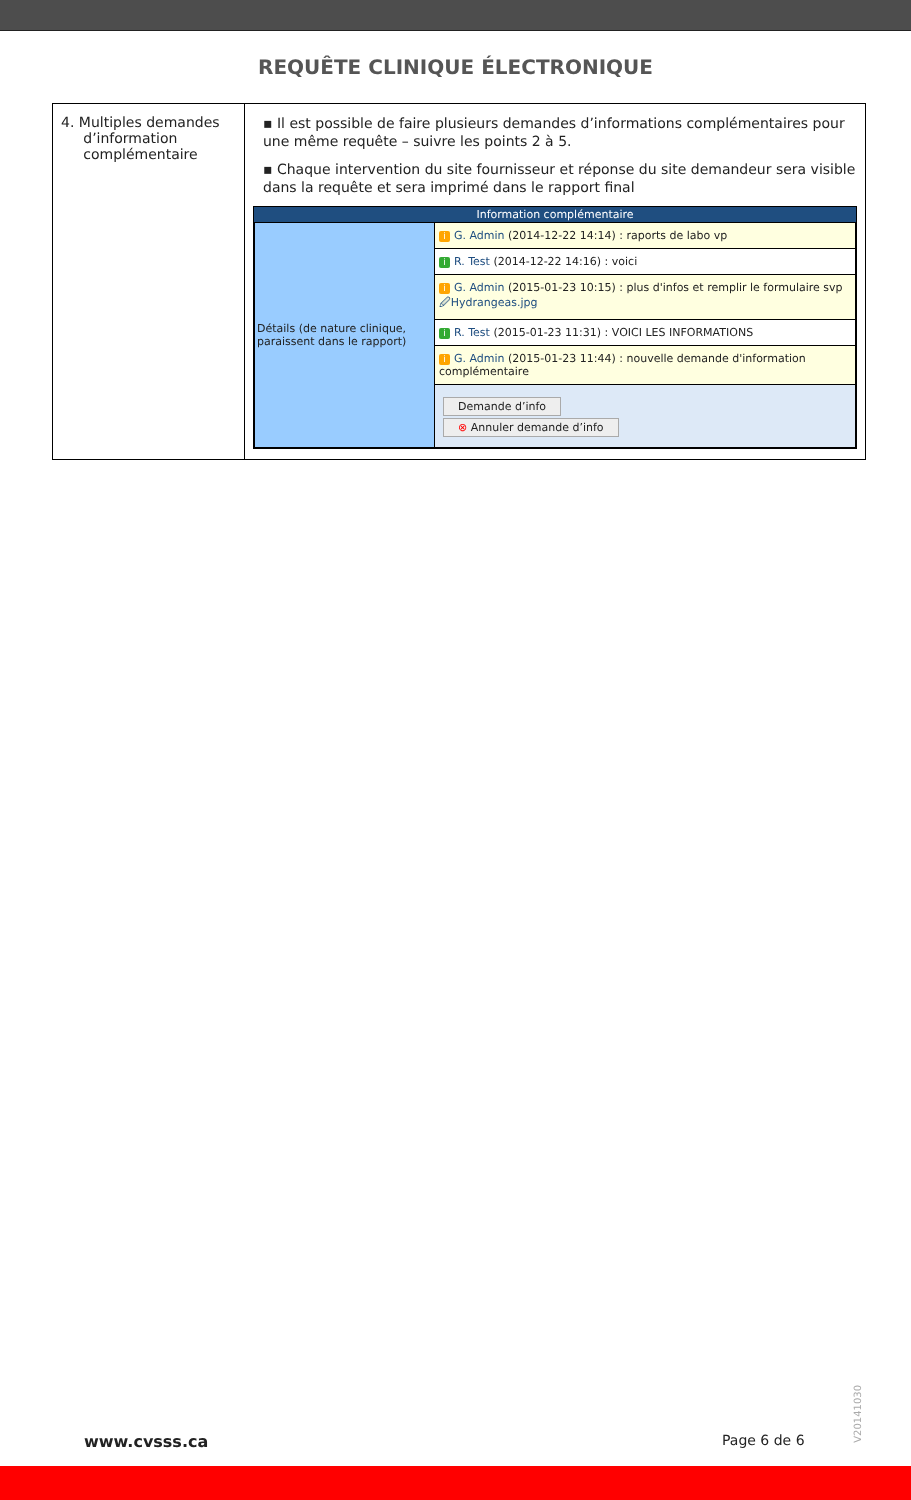REQUÊTE CLINIQUE ÉLECTRONIQUE
| 4. Multiples demandes d’information complémentaire | ▪ Il est possible de faire plusieurs demandes d’informations complémentaires pour une même requête – suivre les points 2 à 5. ▪ Chaque intervention du site fournisseur et réponse du site demandeur sera visible dans la requête et sera imprimé dans le rapport final Information complémentaire / Détails (de nature clinique, paraissent dans le rapport) / i G. Admin (2014-12-22 14:14) : raports de labo vp / / / i R. Test (2014-12-22 14:16) : voici / / / i G. Admin (2015-01-23 10:15) : plus d'infos et remplir le formulaire svp 🖉Hydrangeas.jpg / / / i R. Test (2015-01-23 11:31) : VOICI LES INFORMATIONS / / / i G. Admin (2015-01-23 11:44) : nouvelle demande d'information complémentaire / / / Demande d’info ⊗ Annuler demande d’info / |
www.cvsss.ca Page 6 de 6
V20141030